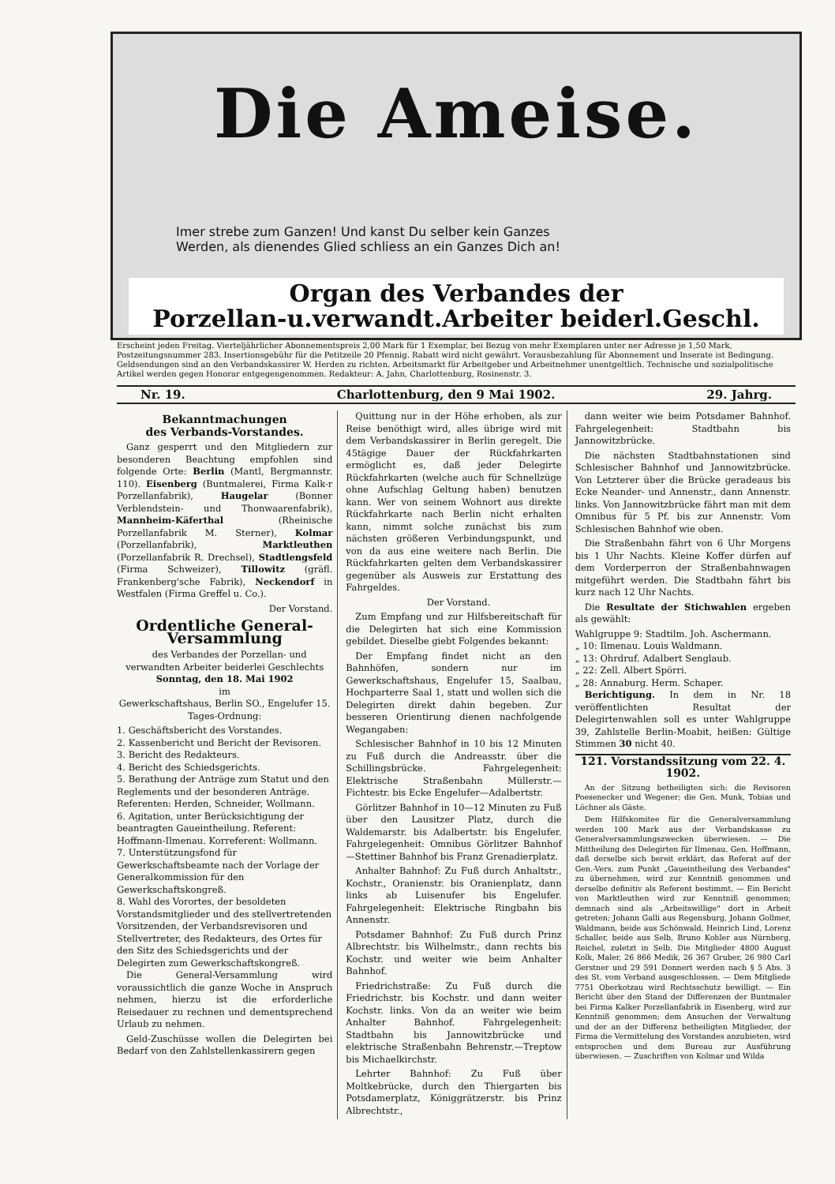Die Ameise.
Imer strebe zum Ganzen! Und kanst Du selber kein Ganzes
Werden, als dienendes Glied schliess an ein Ganzes Dich an!
Organ des Verbandes der
Porzellan-u.verwandt.Arbeiter beiderl.Geschl.
Erscheint jeden Freitag. Vierteljährlicher Abonnementspreis 2,00 Mark für 1 Exemplar, bei Bezug von mehr Exemplaren unter ner Adresse je 1,50 Mark, Postzeitungsnummer 283. Insertionsgebühr für die Petitzeile 20 Pfennig. Rabatt wird nicht gewährt. Vorausbezahlung für Abonnement und Inserate ist Bedingung. Geldsendungen sind an den Verbandskassirer W. Herden zu richten. Arbeitsmarkt für Arbeitgeber und Arbeitnehmer unentgeltlich. Technische und sozialpolitische Artikel werden gegen Honorar entgegengenommen. Redakteur: A. Jahn, Charlottenburg, Rosinenstr. 3.
Nr. 19. Charlottenburg, den 9 Mai 1902. 29. Jahrg.
Bekanntmachungen
des Verbands-Vorstandes.
Ganz gesperrt und den Mitgliedern zur besonderen Beachtung empfohlen sind folgende Orte: Berlin (Mantl, Bergmannstr. 110). Eisenberg (Buntmalerei, Firma Kalk-r Porzellanfabrik), Haugelar (Bonner Verblendstein- und Thonwaarenfabrik), Mannheim-Käferthal (Rheinische Porzellanfabrik M. Sterner), Kolmar (Porzellanfabrik), Marktleuthen (Porzellanfabrik R. Drechsel), Stadtlengsfeld (Firma Schweizer), Tillowitz (gräfl. Frankenberg'sche Fabrik), Neckendorf in Westfalen (Firma Greffel u. Co.).
Der Vorstand.
Ordentliche General-Versammlung
des Verbandes der Porzellan- und verwandten Arbeiter beiderlei Geschlechts
Sonntag, den 18. Mai 1902
im
Gewerkschaftshaus, Berlin SO., Engelufer 15.
Tages-Ordnung:
1. Geschäftsbericht des Vorstandes.
2. Kassenbericht und Bericht der Revisoren.
3. Bericht des Redakteurs.
4. Bericht des Schiedsgerichts.
5. Berathung der Anträge zum Statut und den Reglements und der besonderen Anträge. Referenten: Herden, Schneider, Wollmann.
6. Agitation, unter Berücksichtigung der beantragten Gaueintheilung. Referent: Hoffmann-Ilmenau. Korreferent: Wollmann.
7. Unterstützungsfond für Gewerkschaftsbeamte nach der Vorlage der Generalkommission für den Gewerkschaftskongreß.
8. Wahl des Vorortes, der besoldeten Vorstandsmitglieder und des stellvertretenden Vorsitzenden, der Verbandsrevisoren und Stellvertreter, des Redakteurs, des Ortes für den Sitz des Schiedsgerichts und der Delegirten zum Gewerkschaftskongreß.
Die General-Versammlung wird voraussichtlich die ganze Woche in Anspruch nehmen, hierzu ist die erforderliche Reisedauer zu rechnen und dementsprechend Urlaub zu nehmen.
Geld-Zuschüsse wollen die Delegirten bei Bedarf von den Zahlstellenkassirern gegen
Quittung nur in der Höhe erhoben, als zur Reise benöthigt wird, alles übrige wird mit dem Verbandskassirer in Berlin geregelt. Die 45tägige Dauer der Rückfahrkarten ermöglicht es, daß jeder Delegirte Rückfahrkarten (welche auch für Schnellzüge ohne Aufschlag Geltung haben) benutzen kann. Wer von seinem Wohnort aus direkte Rückfahrkarte nach Berlin nicht erhalten kann, nimmt solche zunächst bis zum nächsten größeren Verbindungspunkt, und von da aus eine weitere nach Berlin. Die Rückfahrkarten gelten dem Verbandskassirer gegenüber als Ausweis zur Erstattung des Fahrgeldes.
Der Vorstand.
Zum Empfang und zur Hilfsbereitschaft für die Delegirten hat sich eine Kommission gebildet. Dieselbe giebt Folgendes bekannt:
Der Empfang findet nicht an den Bahnhöfen, sondern nur im Gewerkschaftshaus, Engelufer 15, Saalbau, Hochparterre Saal 1, statt und wollen sich die Delegirten direkt dahin begeben. Zur besseren Orientirung dienen nachfolgende Wegangaben:
Schlesischer Bahnhof in 10 bis 12 Minuten zu Fuß durch die Andreasstr. über die Schillingsbrücke. Fahrgelegenheit: Elektrische Straßenbahn Müllerstr.—Fichtestr. bis Ecke Engelufer—Adalbertstr.
Görlitzer Bahnhof in 10—12 Minuten zu Fuß über den Lausitzer Platz, durch die Waldemarstr. bis Adalbertstr. bis Engelufer. Fahrgelegenheit: Omnibus Görlitzer Bahnhof—Stettiner Bahnhof bis Franz Grenadierplatz.
Anhalter Bahnhof: Zu Fuß durch Anhaltstr., Kochstr., Oranienstr. bis Oranienplatz, dann links ab Luisenufer bis Engelufer. Fahrgelegenheit: Elektrische Ringbahn bis Annenstr.
Potsdamer Bahnhof: Zu Fuß durch Prinz Albrechtstr. bis Wilhelmstr., dann rechts bis Kochstr. und weiter wie beim Anhalter Bahnhof.
Friedrichstraße: Zu Fuß durch die Friedrichstr. bis Kochstr. und dann weiter Kochstr. links. Von da an weiter wie beim Anhalter Bahnhof. Fahrgelegenheit: Stadtbahn bis Jannowitzbrücke und elektrische Straßenbahn Behrenstr.—Treptow bis Michaelkirchstr.
Lehrter Bahnhof: Zu Fuß über Moltkebrücke, durch den Thiergarten bis Potsdamerplatz, Königgrätzerstr. bis Prinz Albrechtstr.,
dann weiter wie beim Potsdamer Bahnhof. Fahrgelegenheit: Stadtbahn bis Jannowitzbrücke.
Die nächsten Stadtbahnstationen sind Schlesischer Bahnhof und Jannowitzbrücke. Von Letzterer über die Brücke geradeaus bis Ecke Neander- und Annenstr., dann Annenstr. links. Von Jannowitzbrücke fährt man mit dem Omnibus für 5 Pf. bis zur Annenstr. Vom Schlesischen Bahnhof wie oben.
Die Straßenbahn fährt von 6 Uhr Morgens bis 1 Uhr Nachts. Kleine Koffer dürfen auf dem Vorderperron der Straßenbahnwagen mitgeführt werden. Die Stadtbahn fährt bis kurz nach 12 Uhr Nachts.
Die Resultate der Stichwahlen ergeben als gewählt:
Wahlgruppe 9: Stadtilm. Joh. Aschermann.
„ 10: Ilmenau. Louis Waldmann.
„ 13: Ohrdruf. Adalbert Senglaub.
„ 22: Zell. Albert Spörri.
„ 28: Annaburg. Herm. Schaper.
Berichtigung. In dem in Nr. 18 veröffentlichten Resultat der Delegirtenwahlen soll es unter Wahlgruppe 39, Zahlstelle Berlin-Moabit, heißen: Gültige Stimmen 30 nicht 40.
121. Vorstandssitzung vom 22. 4. 1902.
An der Sitzung betheiligten sich: die Revisoren Poesenecker und Wegener; die Gen. Munk, Tobias und Löchner als Gäste.
Dem Hilfskomitee für die Generalversammlung werden 100 Mark aus der Verbandskasse zu Generalversammlungszwecken überwiesen. — Die Mittheilung des Delegirten für Ilmenau, Gen. Hoffmann, daß derselbe sich bereit erklärt, das Referat auf der Gen.-Vers. zum Punkt „Gaueintheilung des Verbandes" zu übernehmen, wird zur Kenntniß genommen und derselbe definitiv als Referent bestimmt. — Ein Bericht von Marktleuthen wird zur Kenntniß genommen; demnach sind als „Arbeitswillige" dort in Arbeit getreten; Johann Galli aus Regensburg, Johann Gollmer, Waldmann, beide aus Schönwald, Heinrich Lind, Lorenz Schaller, beide aus Selb, Bruno Kohler aus Nürnberg, Reichel, zuletzt in Selb. Die Mitglieder 4800 August Kolk, Maler, 26 866 Medik, 26 367 Gruber, 26 980 Carl Gerstner und 29 591 Donnert werden nach § 5 Abs. 3 des St. vom Verband ausgeschlossen. — Dem Mitgliede 7751 Oberkotzau wird Rechtsschutz bewilligt. — Ein Bericht über den Stand der Differenzen der Buntmaler bei Firma Kalker Porzellanfabrik in Eisenberg, wird zur Kenntniß genommen; dem Ansuchen der Verwaltung und der an der Differenz betheiligten Mitglieder, der Firma die Vermittelung des Vorstandes anzubieten, wird entsprochen und dem Bureau zur Ausführung überwiesen. — Zuschriften von Kolmar und Wilda